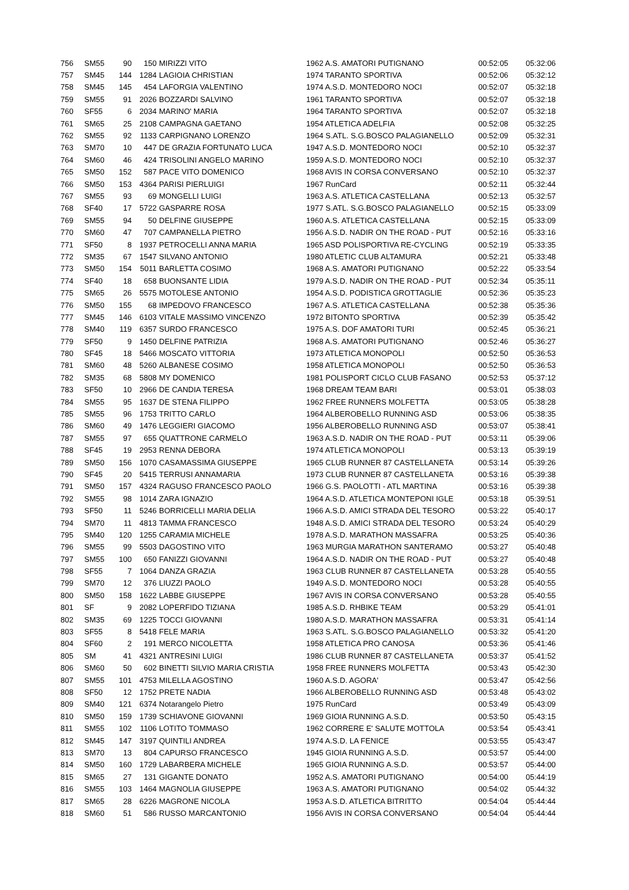| 756 | SM55 | 90 | 150 | MIRIZZI VITO | 1962 A.S. AMATORI PUTIGNANO | 00:52:05 | 05:32:06 |
| 757 | SM45 | 144 | 1284 | LAGIOIA CHRISTIAN | 1974 TARANTO SPORTIVA | 00:52:06 | 05:32:12 |
| 758 | SM45 | 145 | 454 | LAFORGIA VALENTINO | 1974 A.S.D. MONTEDORO NOCI | 00:52:07 | 05:32:18 |
| 759 | SM55 | 91 | 2026 | BOZZARDI SALVINO | 1961 TARANTO SPORTIVA | 00:52:07 | 05:32:18 |
| 760 | SF55 | 6 | 2034 | MARINO' MARIA | 1964 TARANTO SPORTIVA | 00:52:07 | 05:32:18 |
| 761 | SM65 | 25 | 2108 | CAMPAGNA GAETANO | 1954 ATLETICA ADELFIA | 00:52:08 | 05:32:25 |
| 762 | SM55 | 92 | 1133 | CARPIGNANO LORENZO | 1964 S.ATL. S.G.BOSCO PALAGIANELLO | 00:52:09 | 05:32:31 |
| 763 | SM70 | 10 | 447 | DE GRAZIA FORTUNATO LUCA | 1947 A.S.D. MONTEDORO NOCI | 00:52:10 | 05:32:37 |
| 764 | SM60 | 46 | 424 | TRISOLINI ANGELO MARINO | 1959 A.S.D. MONTEDORO NOCI | 00:52:10 | 05:32:37 |
| 765 | SM50 | 152 | 587 | PACE VITO DOMENICO | 1968 AVIS IN CORSA CONVERSANO | 00:52:10 | 05:32:37 |
| 766 | SM50 | 153 | 4364 | PARISI PIERLUIGI | 1967 RunCard | 00:52:11 | 05:32:44 |
| 767 | SM55 | 93 | 69 | MONGELLI LUIGI | 1963 A.S. ATLETICA CASTELLANA | 00:52:13 | 05:32:57 |
| 768 | SF40 | 17 | 5722 | GASPARRE ROSA | 1977 S.ATL. S.G.BOSCO PALAGIANELLO | 00:52:15 | 05:33:09 |
| 769 | SM55 | 94 | 50 | DELFINE GIUSEPPE | 1960 A.S. ATLETICA CASTELLANA | 00:52:15 | 05:33:09 |
| 770 | SM60 | 47 | 707 | CAMPANELLA PIETRO | 1956 A.S.D. NADIR ON THE ROAD - PUT | 00:52:16 | 05:33:16 |
| 771 | SF50 | 8 | 1937 | PETROCELLI ANNA MARIA | 1965 ASD POLISPORTIVA RE-CYCLING | 00:52:19 | 05:33:35 |
| 772 | SM35 | 67 | 1547 | SILVANO ANTONIO | 1980 ATLETIC CLUB ALTAMURA | 00:52:21 | 05:33:48 |
| 773 | SM50 | 154 | 5011 | BARLETTA COSIMO | 1968 A.S. AMATORI PUTIGNANO | 00:52:22 | 05:33:54 |
| 774 | SF40 | 18 | 658 | BUONSANTE LIDIA | 1979 A.S.D. NADIR ON THE ROAD - PUT | 00:52:34 | 05:35:11 |
| 775 | SM65 | 26 | 5575 | MOTOLESE ANTONIO | 1954 A.S.D. PODISTICA GROTTAGLIE | 00:52:36 | 05:35:23 |
| 776 | SM50 | 155 | 68 | IMPEDOVO FRANCESCO | 1967 A.S. ATLETICA CASTELLANA | 00:52:38 | 05:35:36 |
| 777 | SM45 | 146 | 6103 | VITALE MASSIMO VINCENZO | 1972 BITONTO SPORTIVA | 00:52:39 | 05:35:42 |
| 778 | SM40 | 119 | 6357 | SURDO FRANCESCO | 1975 A.S. DOF AMATORI TURI | 00:52:45 | 05:36:21 |
| 779 | SF50 | 9 | 1450 | DELFINE PATRIZIA | 1968 A.S. AMATORI PUTIGNANO | 00:52:46 | 05:36:27 |
| 780 | SF45 | 18 | 5466 | MOSCATO VITTORIA | 1973 ATLETICA MONOPOLI | 00:52:50 | 05:36:53 |
| 781 | SM60 | 48 | 5260 | ALBANESE COSIMO | 1958 ATLETICA MONOPOLI | 00:52:50 | 05:36:53 |
| 782 | SM35 | 68 | 5808 | MY DOMENICO | 1981 POLISPORT CICLO CLUB FASANO | 00:52:53 | 05:37:12 |
| 783 | SF50 | 10 | 2966 | DE CANDIA TERESA | 1968 DREAM TEAM BARI | 00:53:01 | 05:38:03 |
| 784 | SM55 | 95 | 1637 | DE STENA FILIPPO | 1962 FREE RUNNERS MOLFETTA | 00:53:05 | 05:38:28 |
| 785 | SM55 | 96 | 1753 | TRITTO CARLO | 1964 ALBEROBELLO RUNNING ASD | 00:53:06 | 05:38:35 |
| 786 | SM60 | 49 | 1476 | LEGGIERI GIACOMO | 1956 ALBEROBELLO RUNNING ASD | 00:53:07 | 05:38:41 |
| 787 | SM55 | 97 | 655 | QUATTRONE CARMELO | 1963 A.S.D. NADIR ON THE ROAD - PUT | 00:53:11 | 05:39:06 |
| 788 | SF45 | 19 | 2953 | RENNA DEBORA | 1974 ATLETICA MONOPOLI | 00:53:13 | 05:39:19 |
| 789 | SM50 | 156 | 1070 | CASAMASSIMA GIUSEPPE | 1965 CLUB RUNNER 87 CASTELLANETA | 00:53:14 | 05:39:26 |
| 790 | SF45 | 20 | 5415 | TERRUSI ANNAMARIA | 1973 CLUB RUNNER 87 CASTELLANETA | 00:53:16 | 05:39:38 |
| 791 | SM50 | 157 | 4324 | RAGUSO FRANCESCO PAOLO | 1966 G.S. PAOLOTTI - ATL MARTINA | 00:53:16 | 05:39:38 |
| 792 | SM55 | 98 | 1014 | ZARA IGNAZIO | 1964 A.S.D. ATLETICA MONTEPONI IGLE | 00:53:18 | 05:39:51 |
| 793 | SF50 | 11 | 5246 | BORRICELLI MARIA DELIA | 1966 A.S.D. AMICI STRADA DEL TESORO | 00:53:22 | 05:40:17 |
| 794 | SM70 | 11 | 4813 | TAMMA FRANCESCO | 1948 A.S.D. AMICI STRADA DEL TESORO | 00:53:24 | 05:40:29 |
| 795 | SM40 | 120 | 1255 | CARAMIA MICHELE | 1978 A.S.D. MARATHON MASSAFRA | 00:53:25 | 05:40:36 |
| 796 | SM55 | 99 | 5503 | DAGOSTINO VITO | 1963 MURGIA MARATHON SANTERAMO | 00:53:27 | 05:40:48 |
| 797 | SM55 | 100 | 650 | FANIZZI GIOVANNI | 1964 A.S.D. NADIR ON THE ROAD - PUT | 00:53:27 | 05:40:48 |
| 798 | SF55 | 7 | 1064 | DANZA GRAZIA | 1963 CLUB RUNNER 87 CASTELLANETA | 00:53:28 | 05:40:55 |
| 799 | SM70 | 12 | 376 | LIUZZI PAOLO | 1949 A.S.D. MONTEDORO NOCI | 00:53:28 | 05:40:55 |
| 800 | SM50 | 158 | 1622 | LABBE GIUSEPPE | 1967 AVIS IN CORSA CONVERSANO | 00:53:28 | 05:40:55 |
| 801 | SF | 9 | 2082 | LOPERFIDO TIZIANA | 1985 A.S.D. RHBIKE TEAM | 00:53:29 | 05:41:01 |
| 802 | SM35 | 69 | 1225 | TOCCI GIOVANNI | 1980 A.S.D. MARATHON MASSAFRA | 00:53:31 | 05:41:14 |
| 803 | SF55 | 8 | 5418 | FELE MARIA | 1963 S.ATL. S.G.BOSCO PALAGIANELLO | 00:53:32 | 05:41:20 |
| 804 | SF60 | 2 | 191 | MERCO NICOLETTA | 1958 ATLETICA PRO CANOSA | 00:53:36 | 05:41:46 |
| 805 | SM | 41 | 4321 | ANTRESINI LUIGI | 1986 CLUB RUNNER 87 CASTELLANETA | 00:53:37 | 05:41:52 |
| 806 | SM60 | 50 | 602 | BINETTI SILVIO MARIA CRISTIA | 1958 FREE RUNNERS MOLFETTA | 00:53:43 | 05:42:30 |
| 807 | SM55 | 101 | 4753 | MILELLA AGOSTINO | 1960 A.S.D. AGORA' | 00:53:47 | 05:42:56 |
| 808 | SF50 | 12 | 1752 | PRETE NADIA | 1966 ALBEROBELLO RUNNING ASD | 00:53:48 | 05:43:02 |
| 809 | SM40 | 121 | 6374 | Notarangelo Pietro | 1975 RunCard | 00:53:49 | 05:43:09 |
| 810 | SM50 | 159 | 1739 | SCHIAVONE GIOVANNI | 1969 GIOIA RUNNING A.S.D. | 00:53:50 | 05:43:15 |
| 811 | SM55 | 102 | 1106 | LOTITO TOMMASO | 1962 CORRERE E' SALUTE MOTTOLA | 00:53:54 | 05:43:41 |
| 812 | SM45 | 147 | 3197 | QUINTILI ANDREA | 1974 A.S.D. LA FENICE | 00:53:55 | 05:43:47 |
| 813 | SM70 | 13 | 804 | CAPURSO FRANCESCO | 1945 GIOIA RUNNING A.S.D. | 00:53:57 | 05:44:00 |
| 814 | SM50 | 160 | 1729 | LABARBERA MICHELE | 1965 GIOIA RUNNING A.S.D. | 00:53:57 | 05:44:00 |
| 815 | SM65 | 27 | 131 | GIGANTE DONATO | 1952 A.S. AMATORI PUTIGNANO | 00:54:00 | 05:44:19 |
| 816 | SM55 | 103 | 1464 | MAGNOLIA GIUSEPPE | 1963 A.S. AMATORI PUTIGNANO | 00:54:02 | 05:44:32 |
| 817 | SM65 | 28 | 6226 | MAGRONE NICOLA | 1953 A.S.D. ATLETICA BITRITTO | 00:54:04 | 05:44:44 |
| 818 | SM60 | 51 | 586 | RUSSO MARCANTONIO | 1956 AVIS IN CORSA CONVERSANO | 00:54:04 | 05:44:44 |